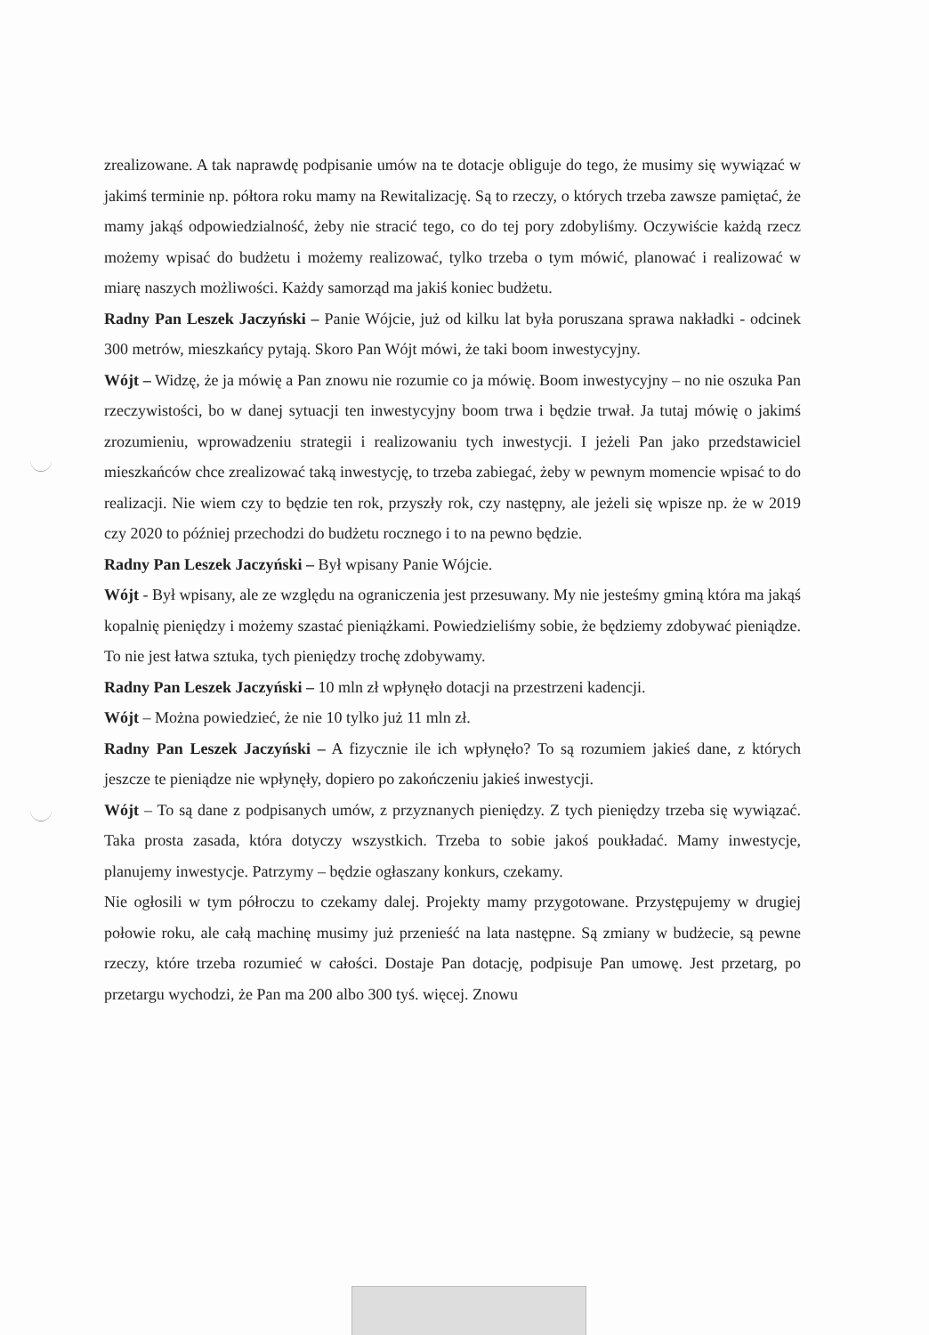zrealizowane. A tak naprawdę podpisanie umów na te dotacje obliguje do tego, że musimy się wywiązać w jakimś terminie np. półtora roku mamy na Rewitalizację. Są to rzeczy, o których trzeba zawsze pamiętać, że mamy jakąś odpowiedzialność, żeby nie stracić tego, co do tej pory zdobyliśmy. Oczywiście każdą rzecz możemy wpisać do budżetu i możemy realizować, tylko trzeba o tym mówić, planować i realizować w miarę naszych możliwości. Każdy samorząd ma jakiś koniec budżetu.
Radny Pan Leszek Jaczyński – Panie Wójcie, już od kilku lat była poruszana sprawa nakładki - odcinek 300 metrów, mieszkańcy pytają. Skoro Pan Wójt mówi, że taki boom inwestycyjny.
Wójt – Widzę, że ja mówię a Pan znowu nie rozumie co ja mówię. Boom inwestycyjny – no nie oszuka Pan rzeczywistości, bo w danej sytuacji ten inwestycyjny boom trwa i będzie trwał. Ja tutaj mówię o jakimś zrozumieniu, wprowadzeniu strategii i realizowaniu tych inwestycji. I jeżeli Pan jako przedstawiciel mieszkańców chce zrealizować taką inwestycję, to trzeba zabiegać, żeby w pewnym momencie wpisać to do realizacji. Nie wiem czy to będzie ten rok, przyszły rok, czy następny, ale jeżeli się wpisze np. że w 2019 czy 2020 to później przechodzi do budżetu rocznego i to na pewno będzie.
Radny Pan Leszek Jaczyński – Był wpisany Panie Wójcie.
Wójt - Był wpisany, ale ze względu na ograniczenia jest przesuwany. My nie jesteśmy gminą która ma jakąś kopalnię pieniędzy i możemy szastać pieniążkami. Powiedzieliśmy sobie, że będziemy zdobywać pieniądze. To nie jest łatwa sztuka, tych pieniędzy trochę zdobywamy.
Radny Pan Leszek Jaczyński – 10 mln zł wpłynęło dotacji na przestrzeni kadencji.
Wójt – Można powiedzieć, że nie 10 tylko już 11 mln zł.
Radny Pan Leszek Jaczyński – A fizycznie ile ich wpłynęło? To są rozumiem jakieś dane, z których jeszcze te pieniądze nie wpłynęły, dopiero po zakończeniu jakieś inwestycji.
Wójt – To są dane z podpisanych umów, z przyznanych pieniędzy. Z tych pieniędzy trzeba się wywiązać. Taka prosta zasada, która dotyczy wszystkich. Trzeba to sobie jakoś poukładać. Mamy inwestycje, planujemy inwestycje. Patrzymy – będzie ogłaszany konkurs, czekamy.
Nie ogłosili w tym półroczu to czekamy dalej. Projekty mamy przygotowane. Przystępujemy w drugiej połowie roku, ale całą machinę musimy już przenieść na lata następne. Są zmiany w budżecie, są pewne rzeczy, które trzeba rozumieć w całości. Dostaje Pan dotację, podpisuje Pan umowę. Jest przetarg, po przetargu wychodzi, że Pan ma 200 albo 300 tyś. więcej. Znowu